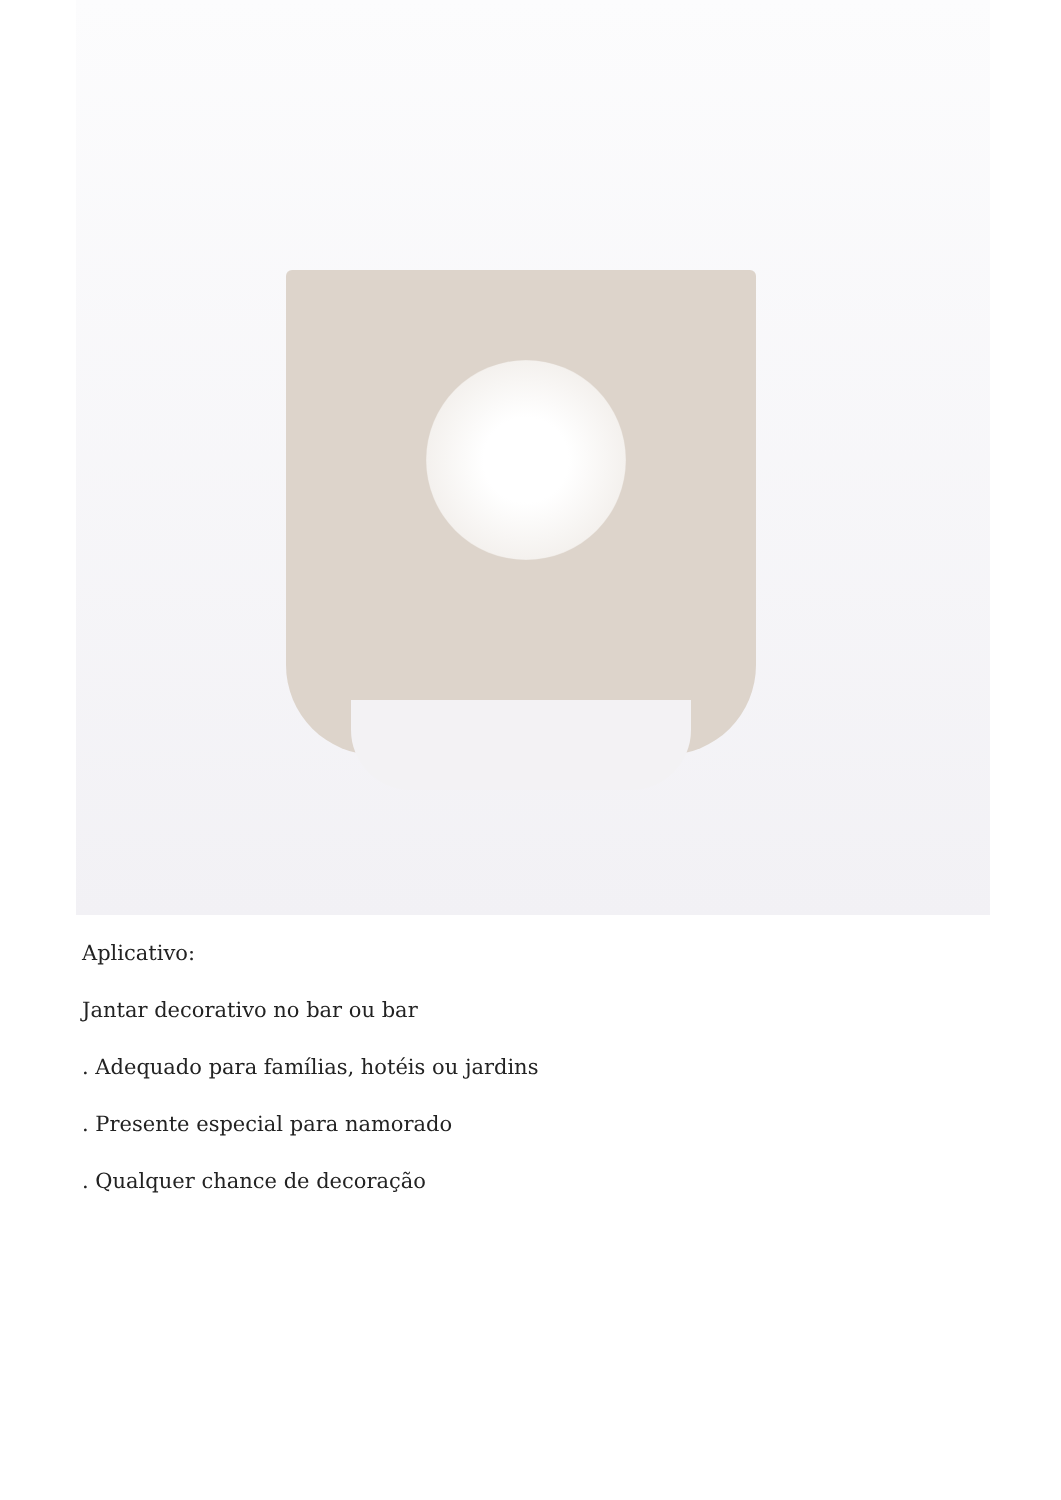Aplicativo:
Jantar decorativo no bar ou bar
. Adequado para famílias, hotéis ou jardins
. Presente especial para namorado
. Qualquer chance de decoração